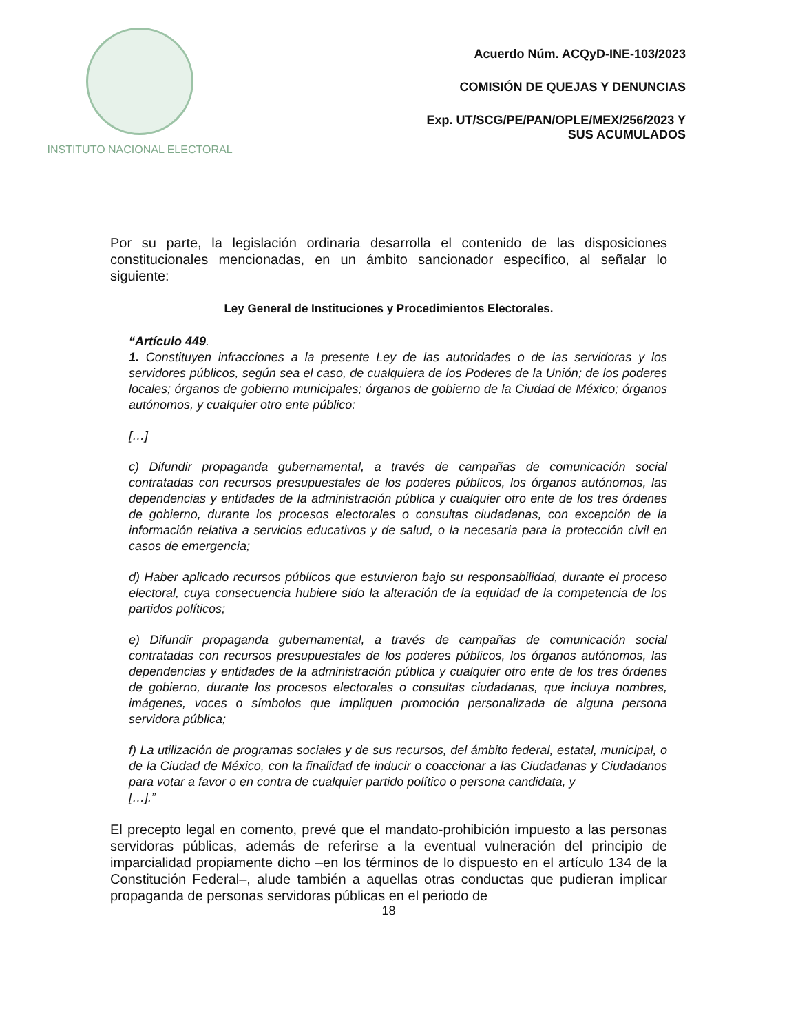INSTITUTO NACIONAL ELECTORAL
Acuerdo Núm. ACQyD-INE-103/2023
COMISIÓN DE QUEJAS Y DENUNCIAS
Exp. UT/SCG/PE/PAN/OPLE/MEX/256/2023 Y
SUS ACUMULADOS
Por su parte, la legislación ordinaria desarrolla el contenido de las disposiciones constitucionales mencionadas, en un ámbito sancionador específico, al señalar lo siguiente:
Ley General de Instituciones y Procedimientos Electorales.
“Artículo 449.
1. Constituyen infracciones a la presente Ley de las autoridades o de las servidoras y los servidores públicos, según sea el caso, de cualquiera de los Poderes de la Unión; de los poderes locales; órganos de gobierno municipales; órganos de gobierno de la Ciudad de México; órganos autónomos, y cualquier otro ente público:
[…]
c) Difundir propaganda gubernamental, a través de campañas de comunicación social contratadas con recursos presupuestales de los poderes públicos, los órganos autónomos, las dependencias y entidades de la administración pública y cualquier otro ente de los tres órdenes de gobierno, durante los procesos electorales o consultas ciudadanas, con excepción de la información relativa a servicios educativos y de salud, o la necesaria para la protección civil en casos de emergencia;
d) Haber aplicado recursos públicos que estuvieron bajo su responsabilidad, durante el proceso electoral, cuya consecuencia hubiere sido la alteración de la equidad de la competencia de los partidos políticos;
e) Difundir propaganda gubernamental, a través de campañas de comunicación social contratadas con recursos presupuestales de los poderes públicos, los órganos autónomos, las dependencias y entidades de la administración pública y cualquier otro ente de los tres órdenes de gobierno, durante los procesos electorales o consultas ciudadanas, que incluya nombres, imágenes, voces o símbolos que impliquen promoción personalizada de alguna persona servidora pública;
f) La utilización de programas sociales y de sus recursos, del ámbito federal, estatal, municipal, o de la Ciudad de México, con la finalidad de inducir o coaccionar a las Ciudadanas y Ciudadanos para votar a favor o en contra de cualquier partido político o persona candidata, y
[…].”
El precepto legal en comento, prevé que el mandato-prohibición impuesto a las personas servidoras públicas, además de referirse a la eventual vulneración del principio de imparcialidad propiamente dicho –en los términos de lo dispuesto en el artículo 134 de la Constitución Federal–, alude también a aquellas otras conductas que pudieran implicar propaganda de personas servidoras públicas en el periodo de
18